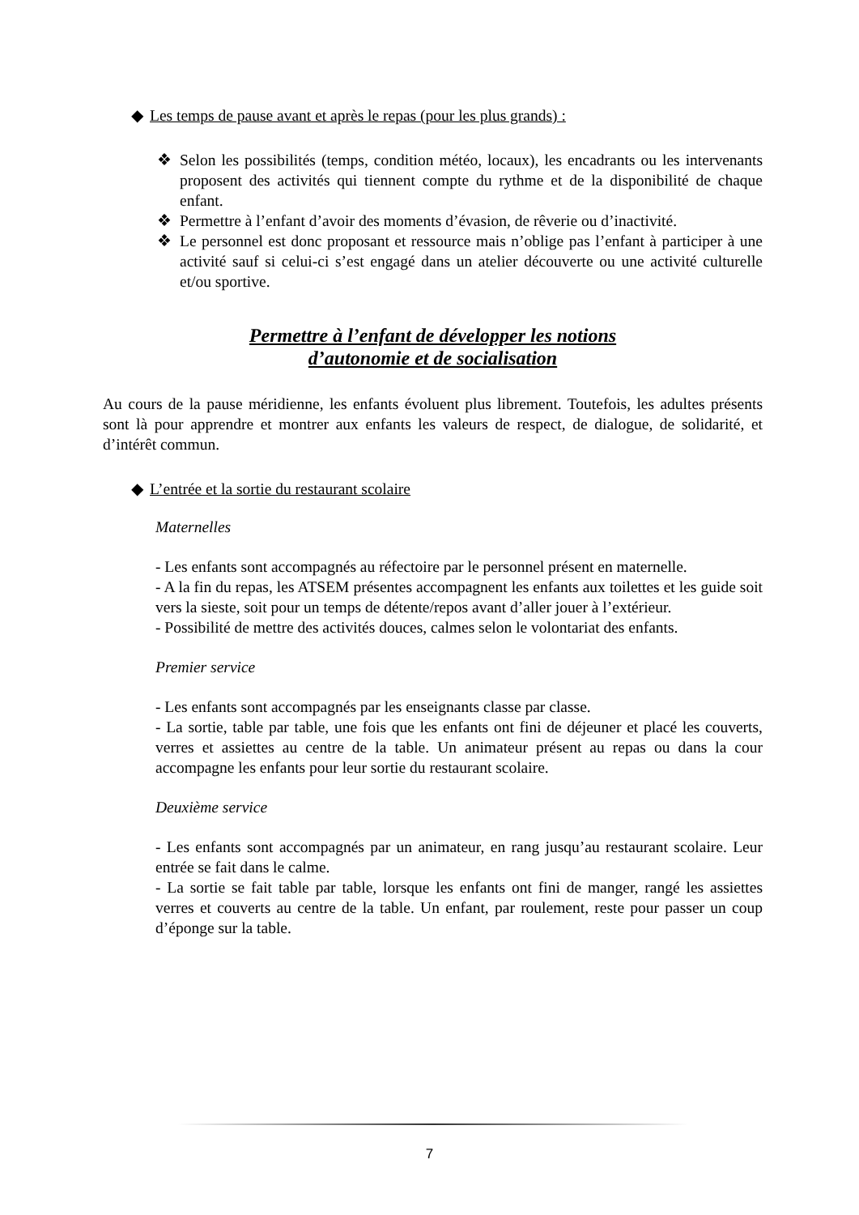◆ Les temps de pause avant et après le repas (pour les plus grands) :
❖ Selon les possibilités (temps, condition météo, locaux), les encadrants ou les intervenants proposent des activités qui tiennent compte du rythme et de la disponibilité de chaque enfant.
❖ Permettre à l’enfant d’avoir des moments d’évasion, de rêverie ou d’inactivité.
❖ Le personnel est donc proposant et ressource mais n’oblige pas l’enfant à participer à une activité sauf si celui-ci s’est engagé dans un atelier découverte ou une activité culturelle et/ou sportive.
Permettre à l’enfant de développer les notions
d’autonomie et de socialisation
Au cours de la pause méridienne, les enfants évoluent plus librement. Toutefois, les adultes présents sont là pour apprendre et montrer aux enfants les valeurs de respect, de dialogue, de solidarité, et d’intérêt commun.
◆ L’entrée et la sortie du restaurant scolaire
Maternelles
- Les enfants sont accompagnés au réfectoire par le personnel présent en maternelle.
- A la fin du repas, les ATSEM présentes accompagnent les enfants aux toilettes et les guide soit vers la sieste, soit pour un temps de détente/repos avant d’aller jouer à l’extérieur.
- Possibilité de mettre des activités douces, calmes selon le volontariat des enfants.
Premier service
- Les enfants sont accompagnés par les enseignants classe par classe.
- La sortie, table par table, une fois que les enfants ont fini de déjeuner et placé les couverts, verres et assiettes au centre de la table. Un animateur présent au repas ou dans la cour accompagne les enfants pour leur sortie du restaurant scolaire.
Deuxième service
- Les enfants sont accompagnés par un animateur, en rang jusqu’au restaurant scolaire. Leur entrée se fait dans le calme.
- La sortie se fait table par table, lorsque les enfants ont fini de manger, rangé les assiettes verres et couverts au centre de la table. Un enfant, par roulement, reste pour passer un coup d’éponge sur la table.
7